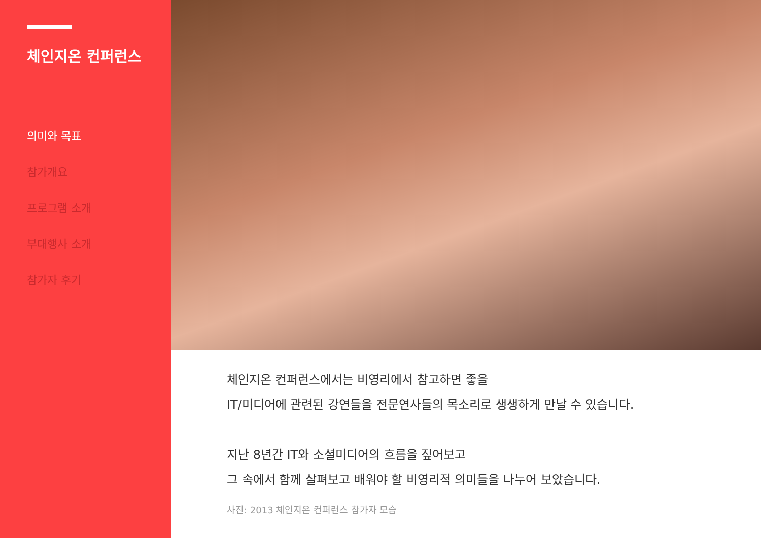체인지온 컨퍼런스
의미와 목표
참가개요
프로그램 소개
부대행사 소개
참가자 후기
체인지온 컨퍼런스에서는 비영리에서 참고하면 좋을
IT/미디어에 관련된 강연들을 전문연사들의 목소리로 생생하게 만날 수 있습니다.
지난 8년간 IT와 소셜미디어의 흐름을 짚어보고
그 속에서 함께 살펴보고 배워야 할 비영리적 의미들을 나누어 보았습니다.
사진: 2013 체인지온 컨퍼런스 참가자 모습